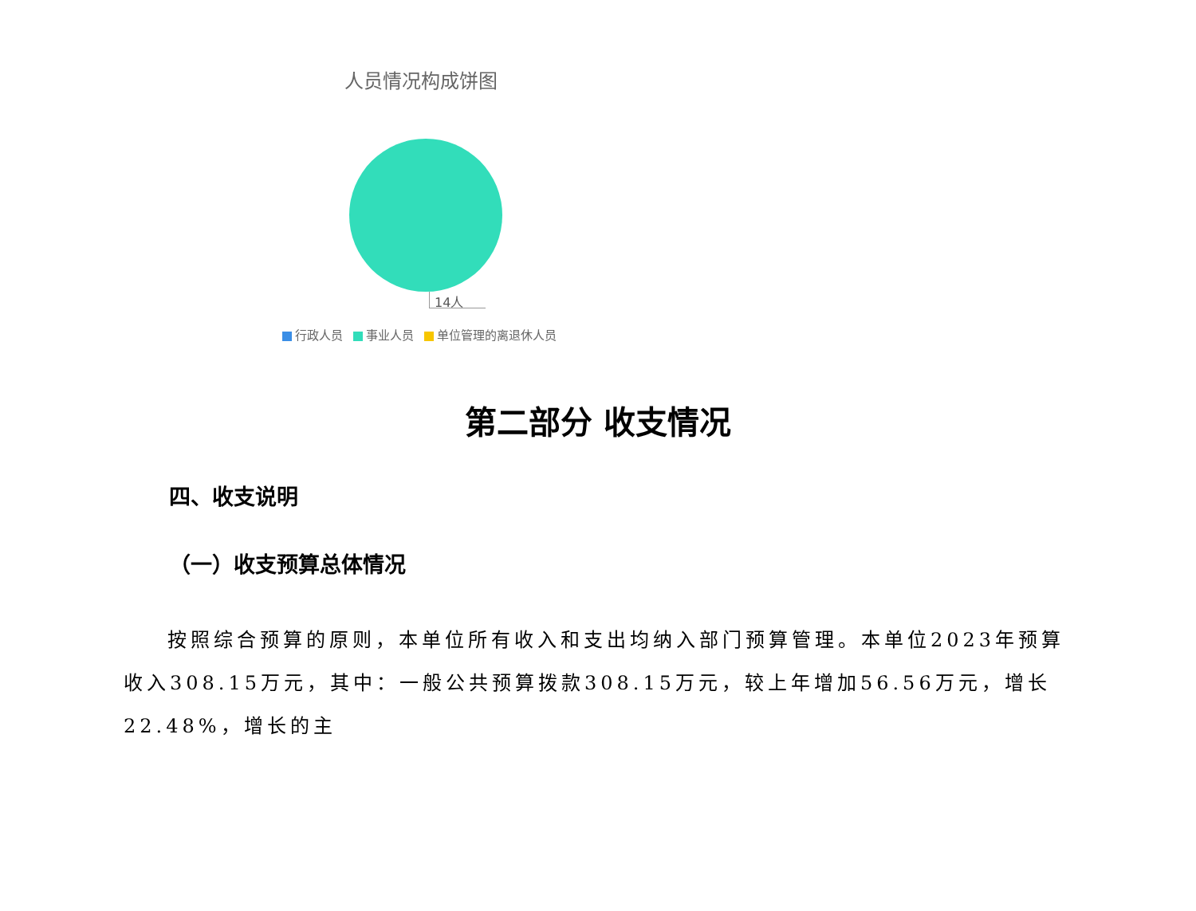人员情况构成饼图
14人
行政人员 事业人员 单位管理的离退休人员
第二部分 收支情况
四、收支说明
（一）收支预算总体情况
按照综合预算的原则，本单位所有收入和支出均纳入部门预算管理。本单位2023年预算收入308.15万元，其中：一般公共预算拨款308.15万元，较上年增加56.56万元，增长22.48%，增长的主